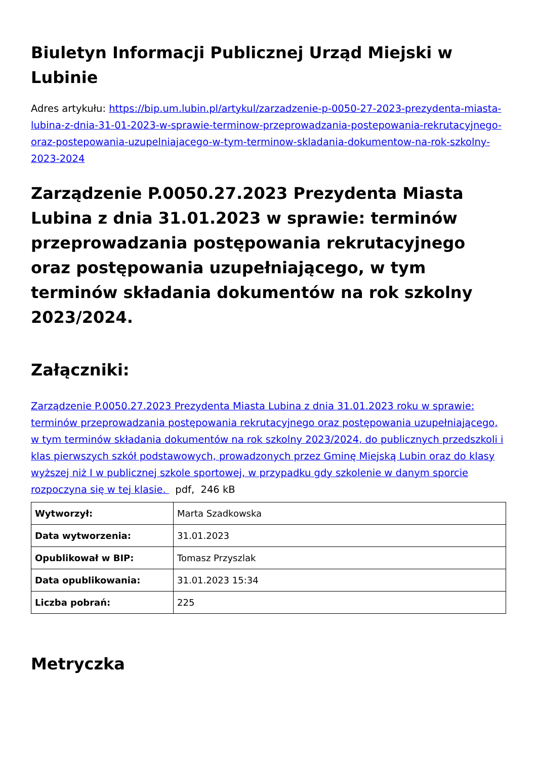Biuletyn Informacji Publicznej Urząd Miejski w Lubinie
Adres artykułu: https://bip.um.lubin.pl/artykul/zarzadzenie-p-0050-27-2023-prezydenta-miasta-lubina-z-dnia-31-01-2023-w-sprawie-terminow-przeprowadzania-postepowania-rekrutacyjnego-oraz-postepowania-uzupelniajacego-w-tym-terminow-skladania-dokumentow-na-rok-szkolny-2023-2024
Zarządzenie P.0050.27.2023 Prezydenta Miasta Lubina z dnia 31.01.2023 w sprawie: terminów przeprowadzania postępowania rekrutacyjnego oraz postępowania uzupełniającego, w tym terminów składania dokumentów na rok szkolny 2023/2024.
Załączniki:
Zarządzenie P.0050.27.2023 Prezydenta Miasta Lubina z dnia 31.01.2023 roku w sprawie: terminów przeprowadzania postępowania rekrutacyjnego oraz postępowania uzupełniającego, w tym terminów składania dokumentów na rok szkolny 2023/2024, do publicznych przedszkoli i klas pierwszych szkół podstawowych, prowadzonych przez Gminę Miejską Lubin oraz do klasy wyższej niż I w publicznej szkole sportowej, w przypadku gdy szkolenie w danym sporcie rozpoczyna się w tej klasie. pdf, 246 kB
| Wytworzył: | Marta Szadkowska |
| Data wytworzenia: | 31.01.2023 |
| Opublikował w BIP: | Tomasz Przyszlak |
| Data opublikowania: | 31.01.2023 15:34 |
| Liczba pobrań: | 225 |
Metryczka